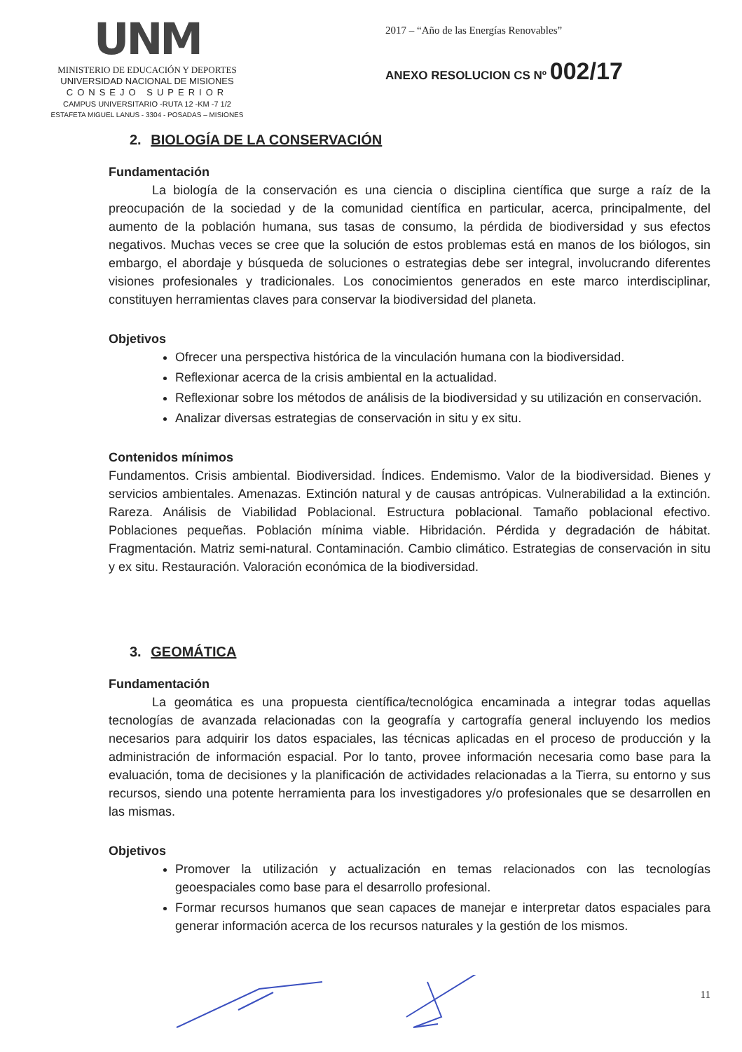UNM
MINISTERIO DE EDUCACIÓN Y DEPORTES
UNIVERSIDAD NACIONAL DE MISIONES
CONSEJO SUPERIOR
CAMPUS UNIVERSITARIO -RUTA 12 -KM -7 1/2
ESTAFETA MIGUEL LANUS - 3304 - POSADAS – MISIONES
2017 – “Año de las Energías Renovables”
ANEXO RESOLUCION CS Nº 002/17
2. BIOLOGÍA DE LA CONSERVACIÓN
Fundamentación
La biología de la conservación es una ciencia o disciplina científica que surge a raíz de la preocupación de la sociedad y de la comunidad científica en particular, acerca, principalmente, del aumento de la población humana, sus tasas de consumo, la pérdida de biodiversidad y sus efectos negativos. Muchas veces se cree que la solución de estos problemas está en manos de los biólogos, sin embargo, el abordaje y búsqueda de soluciones o estrategias debe ser integral, involucrando diferentes visiones profesionales y tradicionales. Los conocimientos generados en este marco interdisciplinar, constituyen herramientas claves para conservar la biodiversidad del planeta.
Objetivos
Ofrecer una perspectiva histórica de la vinculación humana con la biodiversidad.
Reflexionar acerca de la crisis ambiental en la actualidad.
Reflexionar sobre los métodos de análisis de la biodiversidad y su utilización en conservación.
Analizar diversas estrategias de conservación in situ y ex situ.
Contenidos mínimos
Fundamentos. Crisis ambiental. Biodiversidad. Índices. Endemismo. Valor de la biodiversidad. Bienes y servicios ambientales. Amenazas. Extinción natural y de causas antrópicas. Vulnerabilidad a la extinción. Rareza. Análisis de Viabilidad Poblacional. Estructura poblacional. Tamaño poblacional efectivo. Poblaciones pequeñas. Población mínima viable. Hibridación. Pérdida y degradación de hábitat. Fragmentación. Matriz semi-natural. Contaminación. Cambio climático. Estrategias de conservación in situ y ex situ. Restauración. Valoración económica de la biodiversidad.
3. GEOMÁTICA
Fundamentación
La geomática es una propuesta científica/tecnológica encaminada a integrar todas aquellas tecnologías de avanzada relacionadas con la geografía y cartografía general incluyendo los medios necesarios para adquirir los datos espaciales, las técnicas aplicadas en el proceso de producción y la administración de información espacial. Por lo tanto, provee información necesaria como base para la evaluación, toma de decisiones y la planificación de actividades relacionadas a la Tierra, su entorno y sus recursos, siendo una potente herramienta para los investigadores y/o profesionales que se desarrollen en las mismas.
Objetivos
Promover la utilización y actualización en temas relacionados con las tecnologías geoespaciales como base para el desarrollo profesional.
Formar recursos humanos que sean capaces de manejar e interpretar datos espaciales para generar información acerca de los recursos naturales y la gestión de los mismos.
11